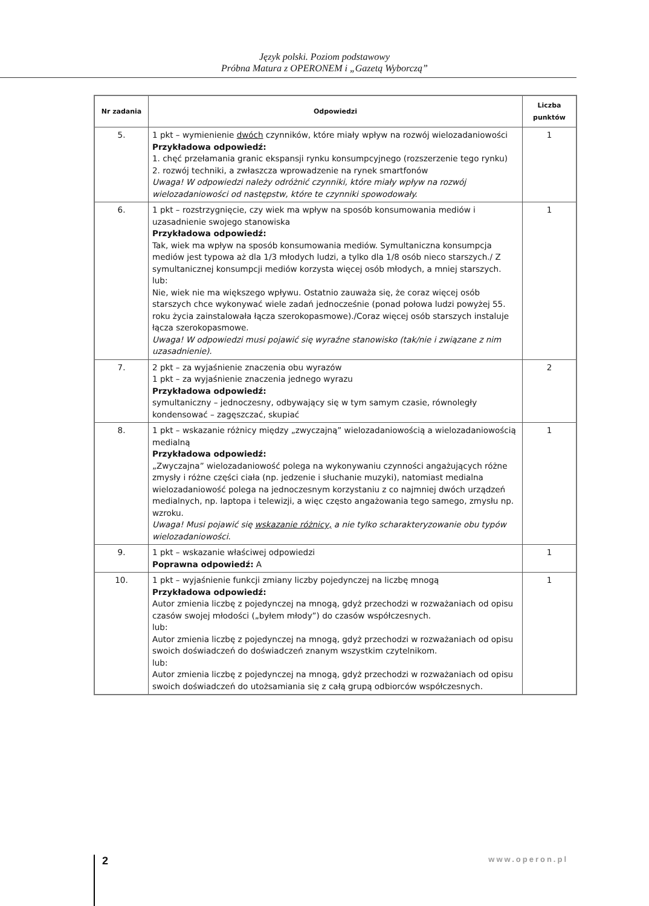Język polski. Poziom podstawowy
Próbna Matura z OPERONEM i „Gazetą Wyborczą”
| Nr zadania | Odpowiedzi | Liczba punktów |
| --- | --- | --- |
| 5. | 1 pkt – wymienienie dwóch czynników, które miały wpływ na rozwój wielozadaniowości Przykładowa odpowiedź: 1. chęć przełamania granic ekspansji rynku konsumpcyjnego (rozszerzenie tego rynku) 2. rozwój techniki, a zwłaszcza wprowadzenie na rynek smartfonów Uwaga! W odpowiedzi należy odróżnić czynniki, które miały wpływ na rozwój wielozadaniowości od następstw, które te czynniki spowodowały. | 1 |
| 6. | 1 pkt – rozstrzygnięcie, czy wiek ma wpływ na sposób konsumowania mediów i uzasadnienie swojego stanowiska Przykładowa odpowiedź: Tak, wiek ma wpływ na sposób konsumowania mediów. Symultaniczna konsumpcja mediów jest typowa aż dla 1/3 młodych ludzi, a tylko dla 1/8 osób nieco starszych./ Z symultanicznej konsumpcji mediów korzysta więcej osób młodych, a mniej starszych. lub: Nie, wiek nie ma większego wpływu. Ostatnio zauważa się, że coraz więcej osób starszych chce wykonywać wiele zadań jednocześnie (ponad połowa ludzi powyżej 55. roku życia zainstalowała łącza szerokopasmowe)./Coraz więcej osób starszych instaluje łącza szerokopasmowe. Uwaga! W odpowiedzi musi pojawić się wyraźne stanowisko (tak/nie i związane z nim uzasadnienie). | 1 |
| 7. | 2 pkt – za wyjaśnienie znaczenia obu wyrazów 1 pkt – za wyjaśnienie znaczenia jednego wyrazu Przykładowa odpowiedź: symultaniczny – jednoczesny, odbywający się w tym samym czasie, równoległy kondensować – zagęszczać, skupiać | 2 |
| 8. | 1 pkt – wskazanie różnicy między „zwyczajną” wielozadaniowością a wielozadaniowością medialną Przykładowa odpowiedź: „Zwyczajna” wielozadaniowość polega na wykonywaniu czynności angażujących różne zmysły i różne części ciała (np. jedzenie i słuchanie muzyki), natomiast medialna wielozadaniowość polega na jednoczesnym korzystaniu z co najmniej dwóch urządzeń medialnych, np. laptopa i telewizji, a więc często angażowania tego samego, zmysłu np. wzroku. Uwaga! Musi pojawić się wskazanie różnicy, a nie tylko scharakteryzowanie obu typów wielozadaniowości . | 1 |
| 9. | 1 pkt – wskazanie właściwej odpowiedzi Poprawna odpowiedź: A | 1 |
| 10. | 1 pkt – wyjaśnienie funkcji zmiany liczby pojedynczej na liczbę mnogą Przykładowa odpowiedź: Autor zmienia liczbę z pojedynczej na mnogą, gdyż przechodzi w rozważaniach od opisu czasów swojej młodości („byłem młody”) do czasów współczesnych. lub: Autor zmienia liczbę z pojedynczej na mnogą, gdyż przechodzi w rozważaniach od opisu swoich doświadczeń do doświadczeń znanym wszystkim czytelnikom. lub: Autor zmienia liczbę z pojedynczej na mnogą, gdyż przechodzi w rozważaniach od opisu swoich doświadczeń do utożsamiania się z całą grupą odbiorców współczesnych. | 1 |
2
www.operon.pl